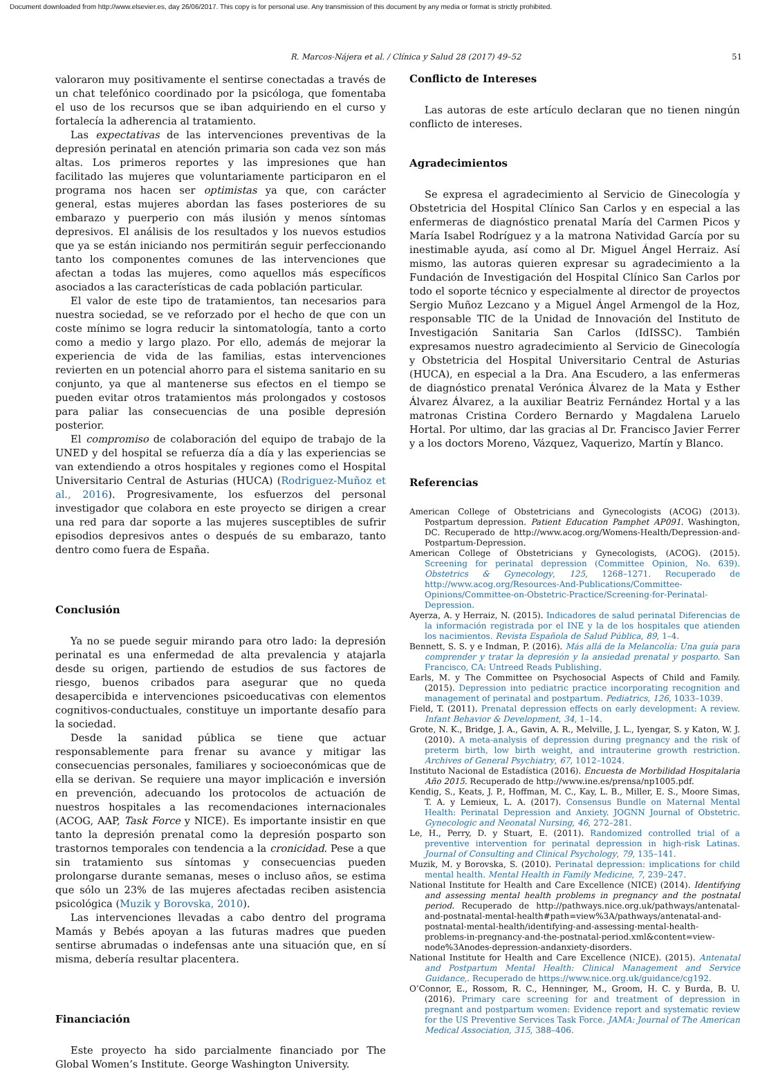Document downloaded from http://www.elsevier.es, day 26/06/2017. This copy is for personal use. Any transmission of this document by any media or format is strictly prohibited.
R. Marcos-Nájera et al. / Clínica y Salud 28 (2017) 49–52 51
valoraron muy positivamente el sentirse conectadas a través de un chat telefónico coordinado por la psicóloga, que fomentaba el uso de los recursos que se iban adquiriendo en el curso y fortalecía la adherencia al tratamiento.
Las expectativas de las intervenciones preventivas de la depresión perinatal en atención primaria son cada vez son más altas. Los primeros reportes y las impresiones que han facilitado las mujeres que voluntariamente participaron en el programa nos hacen ser optimistas ya que, con carácter general, estas mujeres abordan las fases posteriores de su embarazo y puerperio con más ilusión y menos síntomas depresivos. El análisis de los resultados y los nuevos estudios que ya se están iniciando nos permitirán seguir perfeccionando tanto los componentes comunes de las intervenciones que afectan a todas las mujeres, como aquellos más específicos asociados a las características de cada población particular.
El valor de este tipo de tratamientos, tan necesarios para nuestra sociedad, se ve reforzado por el hecho de que con un coste mínimo se logra reducir la sintomatología, tanto a corto como a medio y largo plazo. Por ello, además de mejorar la experiencia de vida de las familias, estas intervenciones revierten en un potencial ahorro para el sistema sanitario en su conjunto, ya que al mantenerse sus efectos en el tiempo se pueden evitar otros tratamientos más prolongados y costosos para paliar las consecuencias de una posible depresión posterior.
El compromiso de colaboración del equipo de trabajo de la UNED y del hospital se refuerza día a día y las experiencias se van extendiendo a otros hospitales y regiones como el Hospital Universitario Central de Asturias (HUCA) (Rodriguez-Muñoz et al., 2016). Progresivamente, los esfuerzos del personal investigador que colabora en este proyecto se dirigen a crear una red para dar soporte a las mujeres susceptibles de sufrir episodios depresivos antes o después de su embarazo, tanto dentro como fuera de España.
Conclusión
Ya no se puede seguir mirando para otro lado: la depresión perinatal es una enfermedad de alta prevalencia y atajarla desde su origen, partiendo de estudios de sus factores de riesgo, buenos cribados para asegurar que no queda desapercibida e intervenciones psicoeducativas con elementos cognitivos-conductuales, constituye un importante desafío para la sociedad.
Desde la sanidad pública se tiene que actuar responsablemente para frenar su avance y mitigar las consecuencias personales, familiares y socioeconómicas que de ella se derivan. Se requiere una mayor implicación e inversión en prevención, adecuando los protocolos de actuación de nuestros hospitales a las recomendaciones internacionales (ACOG, AAP, Task Force y NICE). Es importante insistir en que tanto la depresión prenatal como la depresión posparto son trastornos temporales con tendencia a la cronicidad. Pese a que sin tratamiento sus síntomas y consecuencias pueden prolongarse durante semanas, meses o incluso años, se estima que sólo un 23% de las mujeres afectadas reciben asistencia psicológica (Muzik y Borovska, 2010).
Las intervenciones llevadas a cabo dentro del programa Mamás y Bebés apoyan a las futuras madres que pueden sentirse abrumadas o indefensas ante una situación que, en sí misma, debería resultar placentera.
Financiación
Este proyecto ha sido parcialmente financiado por The Global Women’s Institute. George Washington University.
Conflicto de Intereses
Las autoras de este artículo declaran que no tienen ningún conflicto de intereses.
Agradecimientos
Se expresa el agradecimiento al Servicio de Ginecología y Obstetricia del Hospital Clínico San Carlos y en especial a las enfermeras de diagnóstico prenatal María del Carmen Picos y María Isabel Rodríguez y a la matrona Natividad García por su inestimable ayuda, así como al Dr. Miguel Ángel Herraiz. Así mismo, las autoras quieren expresar su agradecimiento a la Fundación de Investigación del Hospital Clínico San Carlos por todo el soporte técnico y especialmente al director de proyectos Sergio Muñoz Lezcano y a Miguel Ángel Armengol de la Hoz, responsable TIC de la Unidad de Innovación del Instituto de Investigación Sanitaria San Carlos (IdISSC). También expresamos nuestro agradecimiento al Servicio de Ginecología y Obstetricia del Hospital Universitario Central de Asturias (HUCA), en especial a la Dra. Ana Escudero, a las enfermeras de diagnóstico prenatal Verónica Álvarez de la Mata y Esther Álvarez Álvarez, a la auxiliar Beatriz Fernández Hortal y a las matronas Cristina Cordero Bernardo y Magdalena Laruelo Hortal. Por ultimo, dar las gracias al Dr. Francisco Javier Ferrer y a los doctors Moreno, Vázquez, Vaquerizo, Martín y Blanco.
Referencias
American College of Obstetricians and Gynecologists (ACOG) (2013). Postpartum depression. Patient Education Pamphet AP091. Washington, DC. Recuperado de http://www.acog.org/Womens-Health/Depression-and-Postpartum-Depression.
American College of Obstetricians y Gynecologists, (ACOG). (2015). Screening for perinatal depression (Committee Opinion, No. 639). Obstetrics & Gynecology, 125, 1268–1271. Recuperado de http://www.acog.org/Resources-And-Publications/Committee-Opinions/Committee-on-Obstetric-Practice/Screening-for-Perinatal-Depression.
Ayerza, A. y Herraiz, N. (2015). Indicadores de salud perinatal Diferencias de la información registrada por el INE y la de los hospitales que atienden los nacimientos. Revista Española de Salud Pública, 89, 1–4.
Bennett, S. S. y e Indman, P. (2016). Más allá de la Melancolía: Una guía para comprender y tratar la depresión y la ansiedad prenatal y posparto. San Francisco, CA: Untreed Reads Publishing.
Earls, M. y The Committee on Psychosocial Aspects of Child and Family. (2015). Depression into pediatric practice incorporating recognition and management of perinatal and postpartum. Pediatrics, 126, 1033–1039.
Field, T. (2011). Prenatal depression effects on early development: A review. Infant Behavior & Development, 34, 1–14.
Grote, N. K., Bridge, J. A., Gavin, A. R., Melville, J. L., Iyengar, S. y Katon, W. J. (2010). A meta-analysis of depression during pregnancy and the risk of preterm birth, low birth weight, and intrauterine growth restriction. Archives of General Psychiatry, 67, 1012–1024.
Instituto Nacional de Estadística (2016). Encuesta de Morbilidad Hospitalaria Año 2015. Recuperado de http://www.ine.es/prensa/np1005.pdf.
Kendig, S., Keats, J. P., Hoffman, M. C., Kay, L. B., Miller, E. S., Moore Simas, T. A. y Lemieux, L. A. (2017). Consensus Bundle on Maternal Mental Health: Perinatal Depression and Anxiety. JOGNN Journal of Obstetric. Gynecologic and Neonatal Nursing, 46, 272–281.
Le, H., Perry, D. y Stuart, E. (2011). Randomized controlled trial of a preventive intervention for perinatal depression in high-risk Latinas. Journal of Consulting and Clinical Psychology, 79, 135–141.
Muzik, M. y Borovska, S. (2010). Perinatal depression: implications for child mental health. Mental Health in Family Medicine, 7, 239–247.
National Institute for Health and Care Excellence (NICE) (2014). Identifying and assessing mental health problems in pregnancy and the postnatal period. Recuperado de http://pathways.nice.org.uk/pathways/antenatal-and-postnatal-mental-health#path=view%3A/pathways/antenatal-and-postnatal-mental-health/identifying-and-assessing-mental-health-problems-in-pregnancy-and-the-postnatal-period.xml&content=view-node%3Anodes-depression-andanxiety-disorders.
National Institute for Health and Care Excellence (NICE). (2015). Antenatal and Postpartum Mental Health: Clinical Management and Service Guidance,. Recuperado de https://www.nice.org.uk/guidance/cg192.
O’Connor, E., Rossom, R. C., Henninger, M., Groom, H. C. y Burda, B. U. (2016). Primary care screening for and treatment of depression in pregnant and postpartum women: Evidence report and systematic review for the US Preventive Services Task Force. JAMA: Journal of The American Medical Association, 315, 388–406.